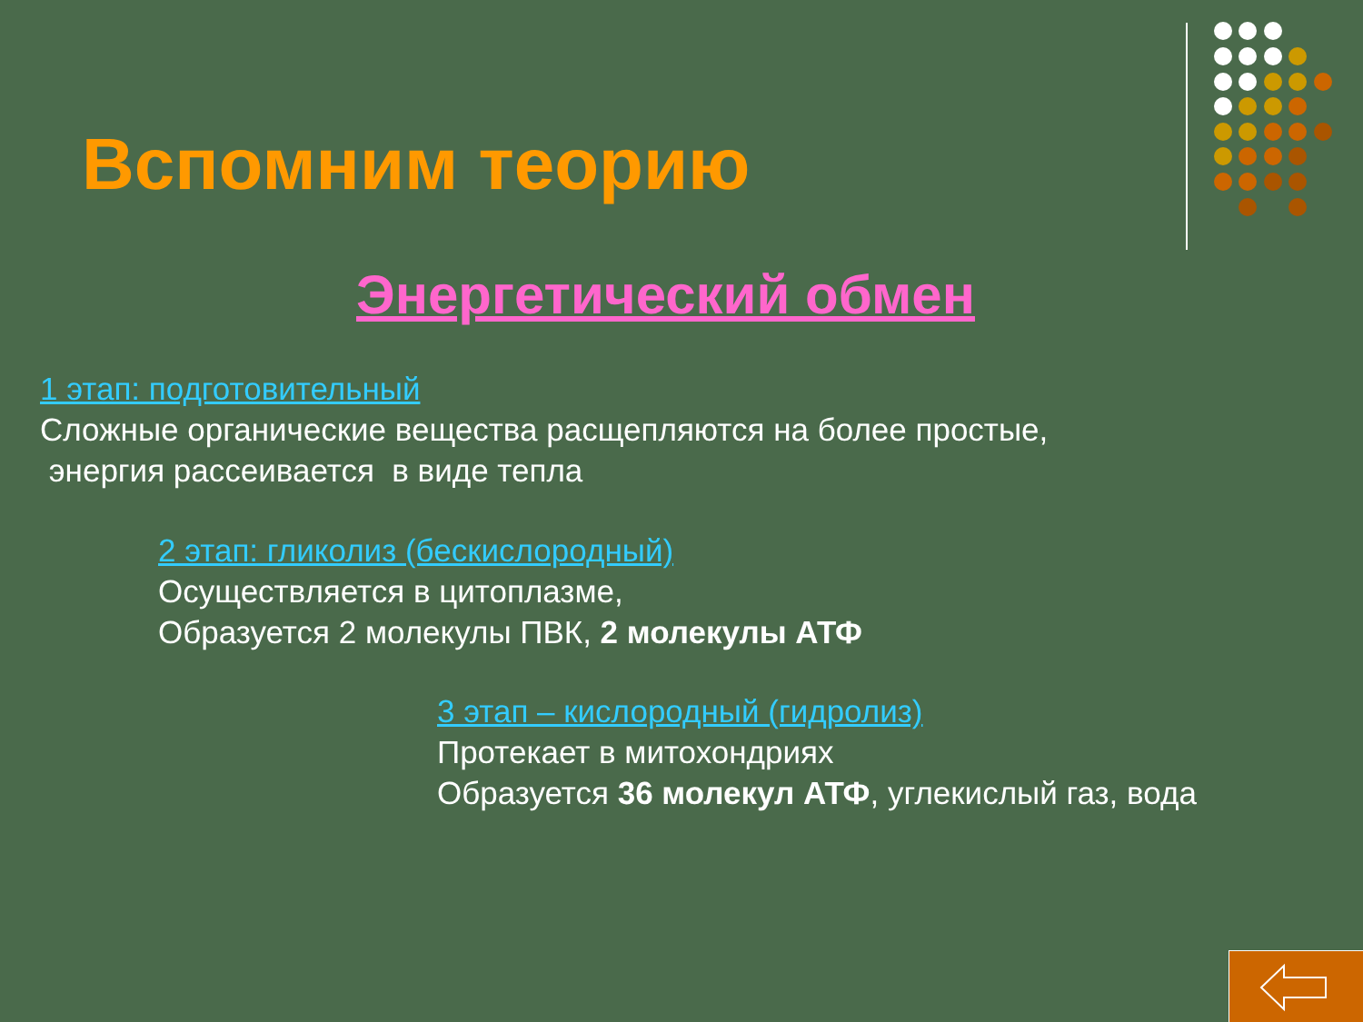Вспомним теорию
Энергетический обмен
1 этап: подготовительный
Сложные органические вещества расщепляются на более простые,
энергия рассеивается в виде тепла
2 этап: гликолиз (бескислородный)
Осуществляется в цитоплазме,
Образуется 2 молекулы ПВК, 2 молекулы АТФ
3 этап – кислородный (гидролиз)
Протекает в митохондриях
Образуется 36 молекул АТФ, углекислый газ, вода